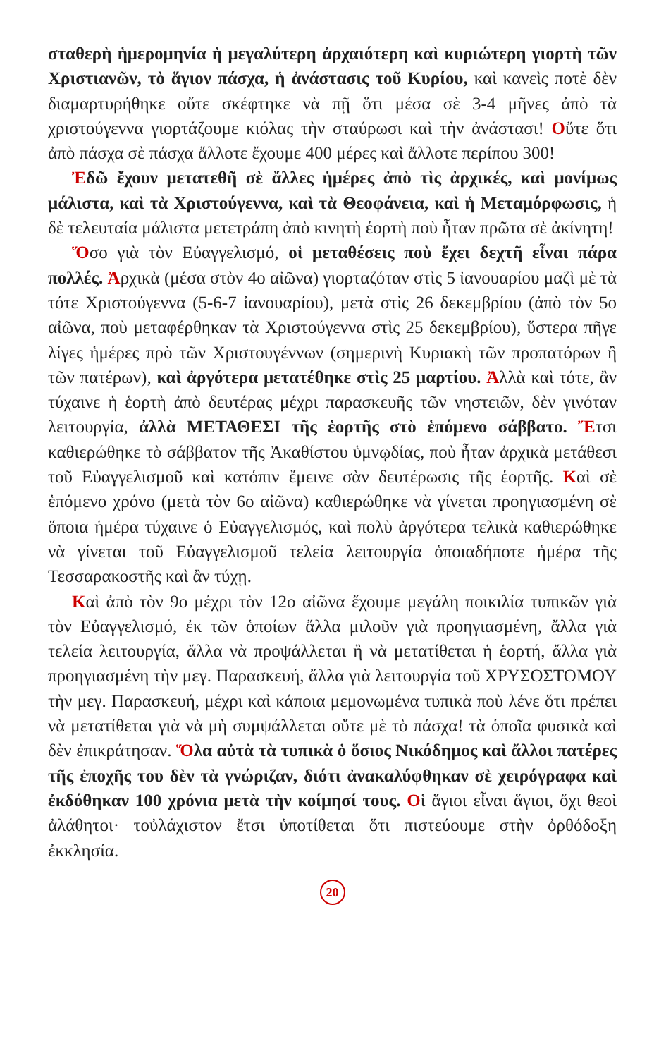σταθερὴ ἡμερομηνία ἡ μεγαλύτερη ἀρχαιότερη καὶ κυριώτερη γιορτὴ τῶν Χριστιανῶν, τὸ ἅγιον πάσχα, ἡ ἀνάστασις τοῦ Κυρίου, καὶ κανεὶς ποτὲ δὲν διαμαρτυρήθηκε οὔτε σκέφτηκε νὰ πῇ ὅτι μέσα σὲ 3-4 μῆνες ἀπὸ τὰ χριστούγεννα γιορτάζουμε κιόλας τὴν σταύρωσι καὶ τὴν ἀνάστασι! Οὔτε ὅτι ἀπὸ πάσχα σὲ πάσχα ἄλλοτε ἔχουμε 400 μέρες καὶ ἄλλοτε περίπου 300!
Ἐδῶ ἔχουν μετατεθῆ σὲ ἄλλες ἡμέρες ἀπὸ τὶς ἀρχικές, καὶ μονίμως μάλιστα, καὶ τὰ Χριστούγεννα, καὶ τὰ Θεοφάνεια, καὶ ἡ Μεταμόρφωσις, ἡ δὲ τελευταία μάλιστα μετετράπη ἀπὸ κινητὴ ἑορτὴ ποὺ ἦταν πρῶτα σὲ ἀκίνητη!
Ὅσο γιὰ τὸν Εὐαγγελισμό, οἱ μεταθέσεις ποὺ ἔχει δεχτῆ εἶναι πάρα πολλές. Ἀρχικὰ (μέσα στὸν 4ο αἰῶνα) γιορταζόταν στὶς 5 ἰανουαρίου μαζὶ μὲ τὰ τότε Χριστούγεννα (5-6-7 ἰανουαρίου), μετὰ στὶς 26 δεκεμβρίου (ἀπὸ τὸν 5ο αἰῶνα, ποὺ μεταφέρθηκαν τὰ Χριστούγεννα στὶς 25 δεκεμβρίου), ὕστερα πῆγε λίγες ἡμέρες πρὸ τῶν Χριστουγέννων (σημερινὴ Κυριακὴ τῶν προπατόρων ἢ τῶν πατέρων), καὶ ἀργότερα μετατέθηκε στὶς 25 μαρτίου. Ἀλλὰ καὶ τότε, ἂν τύχαινε ἡ ἑορτὴ ἀπὸ δευτέρας μέχρι παρασκευῆς τῶν νηστειῶν, δὲν γινόταν λειτουργία, ἀλλὰ ΜΕΤΑΘΕΣΙ τῆς ἑορτῆς στὸ ἑπόμενο σάββατο. Ἔτσι καθιερώθηκε τὸ σάββατον τῆς Ἀκαθίστου ὑμνῳδίας, ποὺ ἦταν ἀρχικὰ μετάθεσι τοῦ Εὐαγγελισμοῦ καὶ κατόπιν ἔμεινε σὰν δευτέρωσις τῆς ἑορτῆς. Καὶ σὲ ἑπόμενο χρόνο (μετὰ τὸν 6ο αἰῶνα) καθιερώθηκε νὰ γίνεται προηγιασμένη σὲ ὅποια ἡμέρα τύχαινε ὁ Εὐαγγελισμός, καὶ πολὺ ἀργότερα τελικὰ καθιερώθηκε νὰ γίνεται τοῦ Εὐαγγελισμοῦ τελεία λειτουργία ὁποιαδήποτε ἡμέρα τῆς Τεσσαρακοστῆς καὶ ἂν τύχῃ.
Καὶ ἀπὸ τὸν 9ο μέχρι τὸν 12ο αἰῶνα ἔχουμε μεγάλη ποικιλία τυπικῶν γιὰ τὸν Εὐαγγελισμό, ἐκ τῶν ὁποίων ἄλλα μιλοῦν γιὰ προηγιασμένη, ἄλλα γιὰ τελεία λειτουργία, ἄλλα νὰ προψάλλεται ἢ νὰ μετατίθεται ἡ ἑορτή, ἄλλα γιὰ προηγιασμένη τὴν μεγ. Παρασκευή, ἄλλα γιὰ λειτουργία τοῦ ΧΡΥΣΟΣΤΟΜΟΥ τὴν μεγ. Παρασκευή, μέχρι καὶ κάποια μεμονωμένα τυπικὰ ποὺ λένε ὅτι πρέπει νὰ μετατίθεται γιὰ νὰ μὴ συμψάλλεται οὔτε μὲ τὸ πάσχα! τὰ ὁποῖα φυσικὰ καὶ δὲν ἐπικράτησαν. Ὅλα αὐτὰ τὰ τυπικὰ ὁ ὅσιος Νικόδημος καὶ ἄλλοι πατέρες τῆς ἐποχῆς του δὲν τὰ γνώριζαν, διότι ἀνακαλύφθηκαν σὲ χειρόγραφα καὶ ἐκδόθηκαν 100 χρόνια μετὰ τὴν κοίμησί τους. Οἱ ἅγιοι εἶναι ἅγιοι, ὄχι θεοὶ ἀλάθητοι· τοὐλάχιστον ἔτσι ὑποτίθεται ὅτι πιστεύουμε στὴν ὀρθόδοξη ἐκκλησία.
20